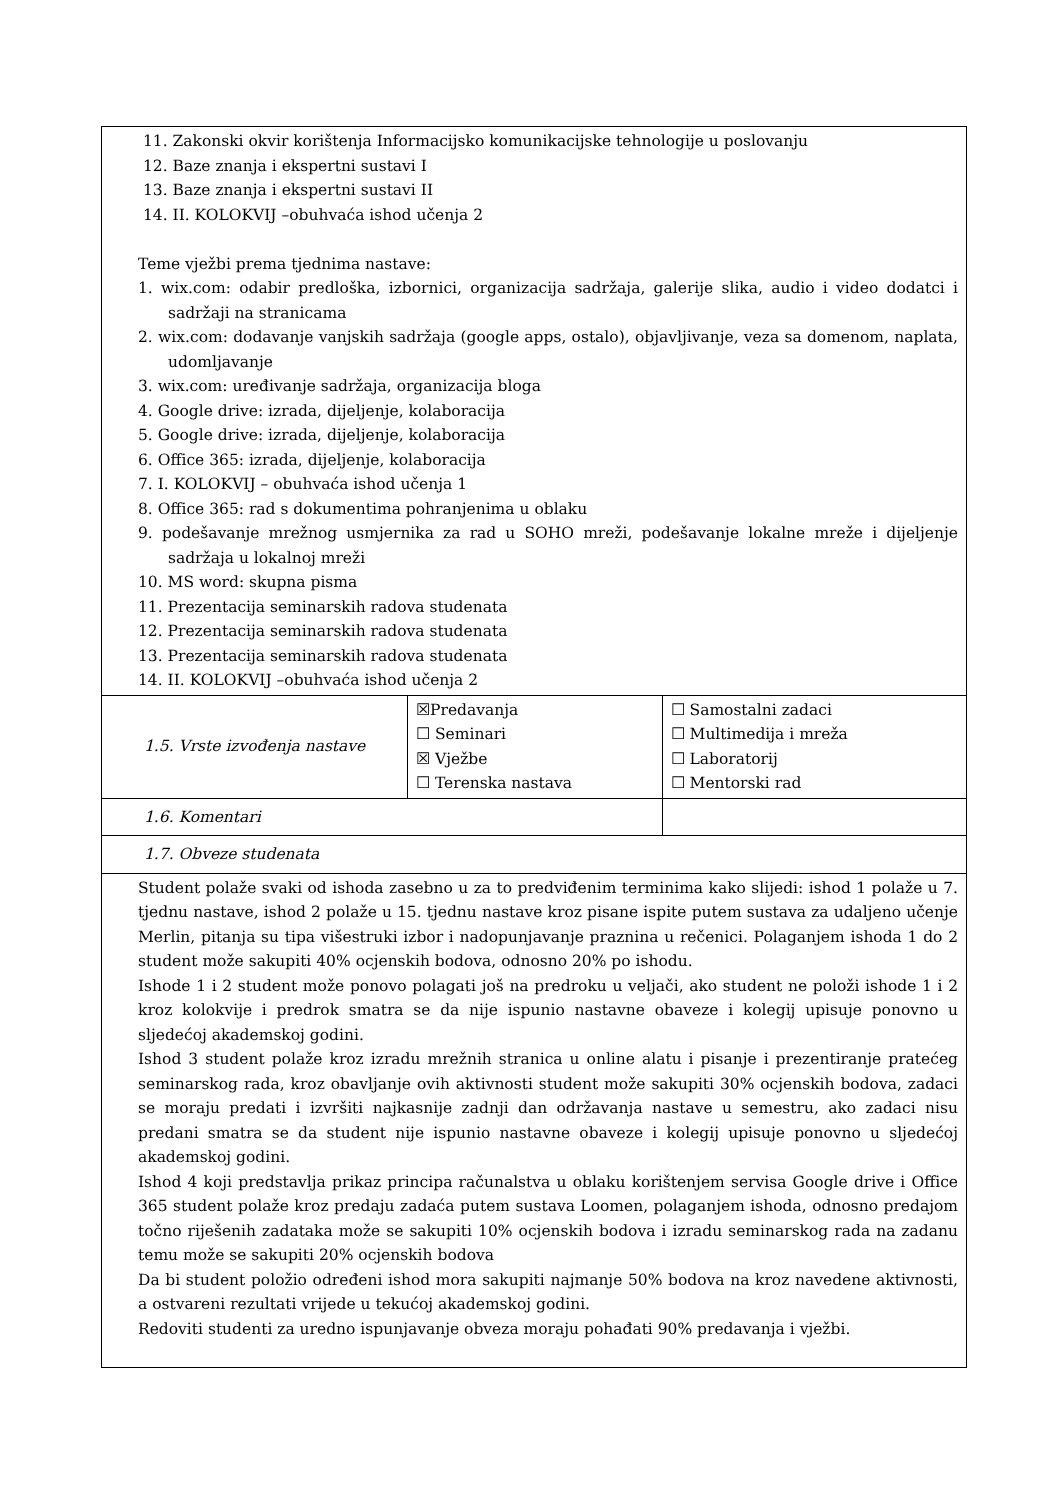| 11. Zakonski okvir korištenja Informacijsko komunikacijske tehnologije u poslovanju 12. Baze znanja i ekspertni sustavi I 13. Baze znanja i ekspertni sustavi II 14. II. KOLOKVIJ –obuhvaća ishod učenja 2 Teme vježbi prema tjednima nastave: 1. wix.com: odabir predloška, izbornici, organizacija sadržaja, galerije slika, audio i video dodatci i sadržaji na stranicama 2. wix.com: dodavanje vanjskih sadržaja (google apps, ostalo), objavljivanje, veza sa domenom, naplata, udomljavanje 3. wix.com: uređivanje sadržaja, organizacija bloga 4. Google drive: izrada, dijeljenje, kolaboracija 5. Google drive: izrada, dijeljenje, kolaboracija 6. Office 365: izrada, dijeljenje, kolaboracija 7. I. KOLOKVIJ – obuhvaća ishod učenja 1 8. Office 365: rad s dokumentima pohranjenima u oblaku 9. podešavanje mrežnog usmjernika za rad u SOHO mreži, podešavanje lokalne mreže i dijeljenje sadržaja u lokalnoj mreži 10. MS word: skupna pisma 11. Prezentacija seminarskih radova studenata 12. Prezentacija seminarskih radova studenata 13. Prezentacija seminarskih radova studenata 14. II. KOLOKVIJ –obuhvaća ishod učenja 2 | | | |
| 1.5. Vrste izvođenja nastave | ☒Predavanja ☐ Seminari ☒ Vježbe ☐ Terenska nastava | ☐ Samostalni zadaci ☐ Multimedija i mreža ☐ Laboratorij ☐ Mentorski rad | |
| 1.6. Komentari | | | |
| 1.7. Obveze studenata | | | |
| Student polaže svaki od ishoda zasebno u za to predviđenim terminima kako slijedi: ishod 1 polaže u 7. tjednu nastave, ishod 2 polaže u 15. tjednu nastave kroz pisane ispite putem sustava za udaljeno učenje Merlin, pitanja su tipa višestruki izbor i nadopunjavanje praznina u rečenici. Polaganjem ishoda 1 do 2 student može sakupiti 40% ocjenskih bodova, odnosno 20% po ishodu. Ishode 1 i 2 student može ponovo polagati još na predroku u veljači, ako student ne položi ishode 1 i 2 kroz kolokvije i predrok smatra se da nije ispunio nastavne obaveze i kolegij upisuje ponovno u sljedećoj akademskoj godini. Ishod 3 student polaže kroz izradu mrežnih stranica u online alatu i pisanje i prezentiranje pratećeg seminarskog rada, kroz obavljanje ovih aktivnosti student može sakupiti 30% ocjenskih bodova, zadaci se moraju predati i izvršiti najkasnije zadnji dan održavanja nastave u semestru, ako zadaci nisu predani smatra se da student nije ispunio nastavne obaveze i kolegij upisuje ponovno u sljedećoj akademskoj godini. Ishod 4 koji predstavlja prikaz principa računalstva u oblaku korištenjem servisa Google drive i Office 365 student polaže kroz predaju zadaća putem sustava Loomen, polaganjem ishoda, odnosno predajom točno riješenih zadataka može se sakupiti 10% ocjenskih bodova i izradu seminarskog rada na zadanu temu može se sakupiti 20% ocjenskih bodova Da bi student položio određeni ishod mora sakupiti najmanje 50% bodova na kroz navedene aktivnosti, a ostvareni rezultati vrijede u tekućoj akademskoj godini. Redoviti studenti za uredno ispunjavanje obveza moraju pohađati 90% predavanja i vježbi. | | | |